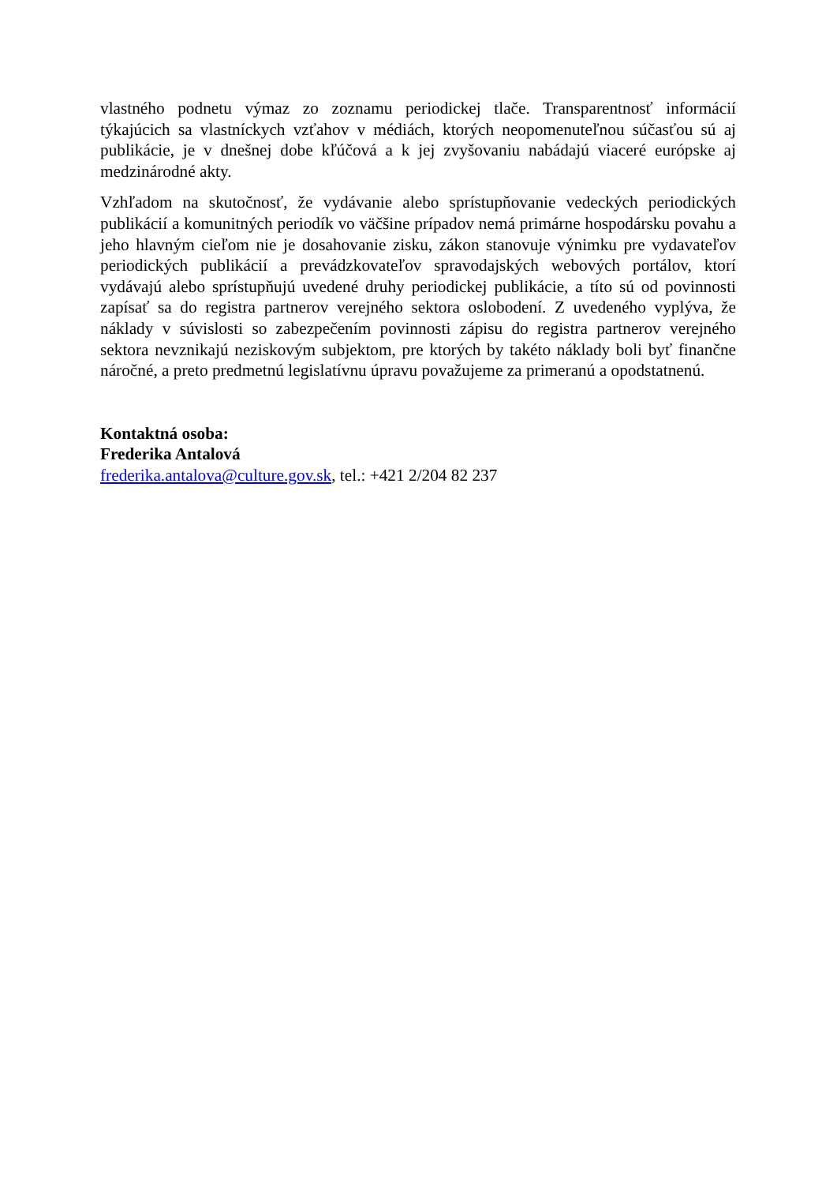vlastného podnetu výmaz zo zoznamu periodickej tlače. Transparentnosť informácií týkajúcich sa vlastníckych vzťahov v médiách, ktorých neopomenuteľnou súčasťou sú aj publikácie, je v dnešnej dobe kľúčová a k jej zvyšovaniu nabádajú viaceré európske aj medzinárodné akty.
Vzhľadom na skutočnosť, že vydávanie alebo sprístupňovanie vedeckých periodických publikácií a komunitných periodík vo väčšine prípadov nemá primárne hospodársku povahu a jeho hlavným cieľom nie je dosahovanie zisku, zákon stanovuje výnimku pre vydavateľov periodických publikácií a prevádzkovateľov spravodajských webových portálov, ktorí vydávajú alebo sprístupňujú uvedené druhy periodickej publikácie, a títo sú od povinnosti zapísať sa do registra partnerov verejného sektora oslobodení. Z uvedeného vyplýva, že náklady v súvislosti so zabezpečením povinnosti zápisu do registra partnerov verejného sektora nevznikajú neziskovým subjektom, pre ktorých by takéto náklady boli byť finančne náročné, a preto predmetnú legislatívnu úpravu považujeme za primeranú a opodstatnenú.
Kontaktná osoba:
Frederika Antalová
frederika.antalova@culture.gov.sk, tel.: +421 2/204 82 237